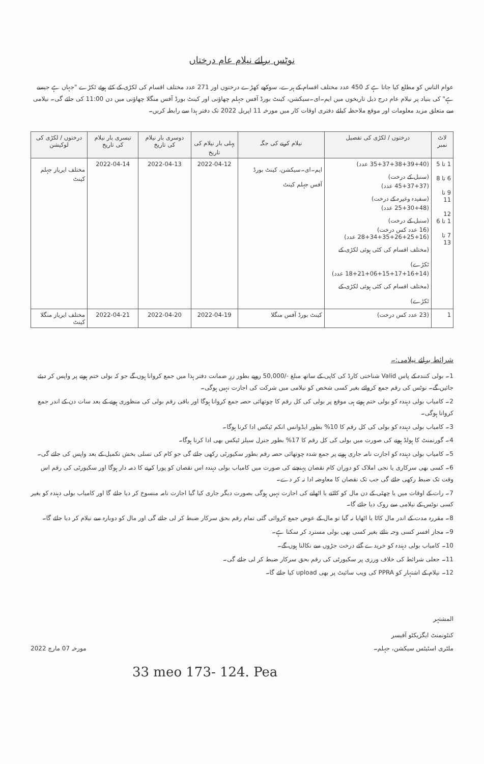نوٹس برائے نیلام عام درختاں
عوام الناس کو مطلع کیا جاتا ہے کہ 450 عدد مختلف اقسام کے ہرے، سوکھے کھڑے درختوں اور 271 عدد مختلف اقسام کی لکڑی کے کٹے ہوئے ٹکڑے "جہاں ہے جیسے ہے" کی بنیاد پر نیلام عام درج ذیل تاریخوں میں ایم۔ای۔سیکشن، کینٹ بورڈ آفس جہلم چھاؤنی اور کینٹ بورڈ آفس منگلا چھاؤنی میں دن 11:00 کی جائے گی۔ نیلامی سے متعلق مزید معلومات اور موقع ملاحظہ کیلئے دفتری اوقات کار میں مورخہ 11 اپریل 2022 تک دفتر ہذا سے رابطہ کریں۔
| لاٹ نمبر | درختوں / لکڑی کی تفصیل | نیلام کرنے کی جگہ | پہلی بار نیلام کی تاریخ | دوسری بار نیلام کی تاریخ | تیسری بار نیلام کی تاریخ | درختوں / لکڑی کی لوکیشن |
| --- | --- | --- | --- | --- | --- | --- |
| 1 تا 5 6 تا 8 9 تا 11 12 1 تا 6 7 تا 13 | (35+37+38+39+40 عدد) (سنبل کے درخت) (45+37+37 عدد) (سفیدہ وغیرہ کے درخت) (25+30+48 عدد) (سنبل کے درخت) (16 عدد کس درخت) (28+34+35+26+25+16 عدد) (مختلف اقسام کی کٹی ہوئی لکڑی کے ٹکڑے) (18+21+06+15+17+16+14 عدد) (مختلف اقسام کی کٹی ہوئی لکڑی کے ٹکڑے) | ایم۔ای۔سیکشن، کینٹ بورڈ آفس جہلم کینٹ | 2022-04-12 | 2022-04-13 | 2022-04-14 | مختلف ایریاز جہلم کینٹ |
| 1 | (23 عدد کس درخت) | کینٹ بورڈ آفس منگلا | 2022-04-19 | 2022-04-20 | 2022-04-21 | مختلف ایریاز منگلا کینٹ |
شرائط برائے نیلامی:۔
1۔ بولی کنندہ کے پاس Valid شناختی کارڈ کی کاپی کے ساتھ مبلغ -/50,000 روپے بطور زرِ ضمانت دفتر ہذا میں جمع کروانا ہوں گے جو کہ بولی ختم ہونے پر واپس کر دیئے جائیں گے۔ نوٹس کی رقم جمع کروائے بغیر کسی شخص کو نیلامی میں شرکت کی اجازت نہیں ہوگی۔
2۔ کامیاب بولی دہندہ کو بولی ختم ہوتے ہی موقع پر بولی کی کل رقم کا چوتھائی حصہ جمع کروانا ہوگا اور باقی رقم بولی کی منظوری ہونے کے بعد سات دن کے اندر جمع کروانا ہوگی۔
3۔ کامیاب بولی دہندہ کو بولی کی کل رقم کا 10% بطور ایڈوانس انکم ٹیکس ادا کرنا ہوگا۔
4۔ گورنمنٹ کا ہولڈ ہونے کی صورت میں بولی کی کل رقم کا 17% بطور جنرل سیلز ٹیکس بھی ادا کرنا ہوگا۔
5۔ کامیاب بولی دہندہ کو اجازت نامہ جاری ہونے پر جمع شدہ چوتھائی حصہ رقم بطور سکیورٹی رکھی جائے گی جو کام کی تسلی بخش تکمیل کے بعد واپس کی جائے گی۔
6۔ کسی بھی سرکاری یا نجی املاک کو دوران کام نقصان پہنچنے کی صورت میں کامیاب بولی دہندہ اس نقصان کو پورا کرنے کا ذمہ دار ہوگا اور سکیورٹی کی رقم اس وقت تک ضبط رکھی جائے گی جب تک نقصان کا معاوضہ ادا نہ کر دے۔
7۔ رات کے اوقات میں یا چھٹی کے دن مال کو کاٹنے یا اٹھانے کی اجازت نہیں ہوگی بصورت دیگر جاری کیا گیا اجازت نامہ منسوخ کر دیا جائے گا اور کامیاب بولی دہندہ کو بغیر کسی نوٹس کے نیلامی سے روک دیا جائے گا۔
8۔ مقررہ مدت کے اندر مال کاٹا یا اٹھایا نہ گیا تو مال کے عوض جمع کروائی گئی تمام رقم بحق سرکار ضبط کر لی جائے گی اور مال کو دوبارہ سے نیلام کر دیا جائے گا۔
9۔ مجاز افسر کسی وجہ بتائے بغیر کسی بھی بولی مسترد کر سکتا ہے۔
10۔ کامیاب بولی دہندہ کو خریدے گئے درخت جڑوں سے نکالنا ہوں گے۔
11۔ جعلی شرائط کی خلاف ورزی پر سکیورٹی کی رقم بحق سرکار ضبط کر لی جائے گی۔
12۔ نیلام کے اشتہار کو PPRA کی ویب سائیٹ پر بھی upload کیا جائے گا۔
المشتہر
کنٹونمنٹ ایگزیکٹو آفیسر
ملٹری اسٹیٹس سیکشن، جہلم۔
مورخہ 07 مارچ 2022
33 meo 173- 124. Pea